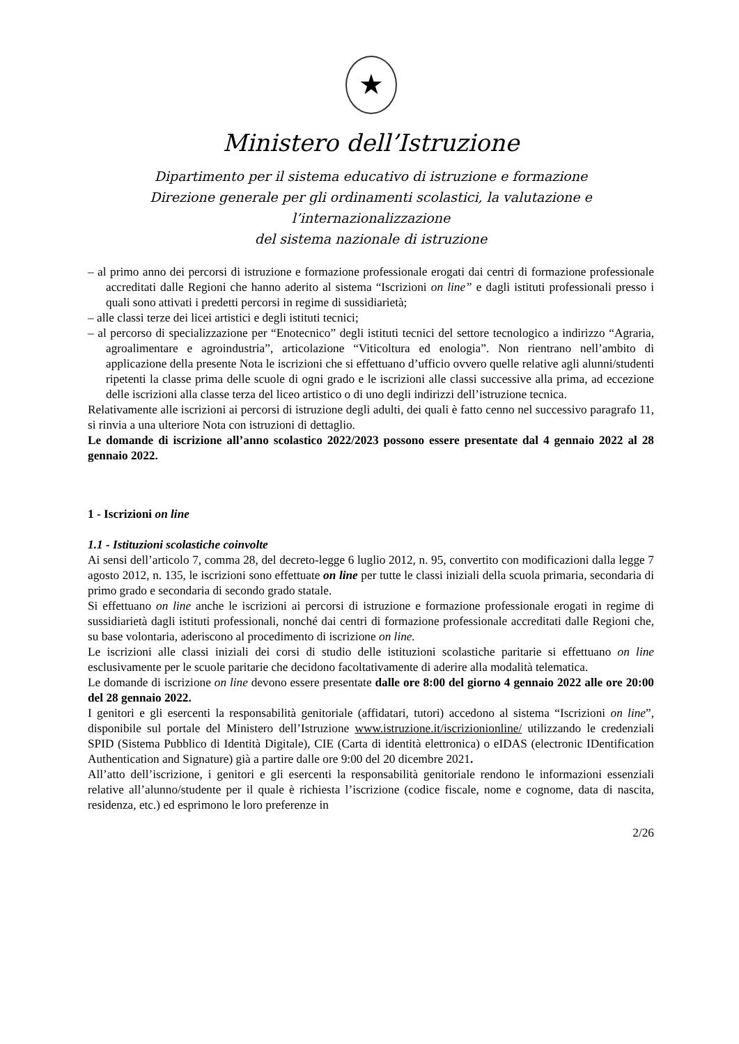★
Ministero dell’Istruzione
Dipartimento per il sistema educativo di istruzione e formazione
Direzione generale per gli ordinamenti scolastici, la valutazione e l’internazionalizzazione
del sistema nazionale di istruzione
– al primo anno dei percorsi di istruzione e formazione professionale erogati dai centri di formazione professionale accreditati dalle Regioni che hanno aderito al sistema “Iscrizioni on line” e dagli istituti professionali presso i quali sono attivati i predetti percorsi in regime di sussidiarietà;
– alle classi terze dei licei artistici e degli istituti tecnici;
– al percorso di specializzazione per “Enotecnico” degli istituti tecnici del settore tecnologico a indirizzo “Agraria, agroalimentare e agroindustria”, articolazione “Viticoltura ed enologia”. Non rientrano nell’ambito di applicazione della presente Nota le iscrizioni che si effettuano d’ufficio ovvero quelle relative agli alunni/studenti ripetenti la classe prima delle scuole di ogni grado e le iscrizioni alle classi successive alla prima, ad eccezione delle iscrizioni alla classe terza del liceo artistico o di uno degli indirizzi dell’istruzione tecnica.
Relativamente alle iscrizioni ai percorsi di istruzione degli adulti, dei quali è fatto cenno nel successivo paragrafo 11, si rinvia a una ulteriore Nota con istruzioni di dettaglio.
Le domande di iscrizione all’anno scolastico 2022/2023 possono essere presentate dal 4 gennaio 2022 al 28 gennaio 2022.
1 - Iscrizioni on line
1.1 - Istituzioni scolastiche coinvolte
Ai sensi dell’articolo 7, comma 28, del decreto-legge 6 luglio 2012, n. 95, convertito con modificazioni dalla legge 7 agosto 2012, n. 135, le iscrizioni sono effettuate on line per tutte le classi iniziali della scuola primaria, secondaria di primo grado e secondaria di secondo grado statale.
Si effettuano on line anche le iscrizioni ai percorsi di istruzione e formazione professionale erogati in regime di sussidiarietà dagli istituti professionali, nonché dai centri di formazione professionale accreditati dalle Regioni che, su base volontaria, aderiscono al procedimento di iscrizione on line.
Le iscrizioni alle classi iniziali dei corsi di studio delle istituzioni scolastiche paritarie si effettuano on line esclusivamente per le scuole paritarie che decidono facoltativamente di aderire alla modalità telematica.
Le domande di iscrizione on line devono essere presentate dalle ore 8:00 del giorno 4 gennaio 2022 alle ore 20:00 del 28 gennaio 2022.
I genitori e gli esercenti la responsabilità genitoriale (affidatari, tutori) accedono al sistema “Iscrizioni on line”, disponibile sul portale del Ministero dell’Istruzione www.istruzione.it/iscrizionionline/ utilizzando le credenziali SPID (Sistema Pubblico di Identità Digitale), CIE (Carta di identità elettronica) o eIDAS (electronic IDentification Authentication and Signature) già a partire dalle ore 9:00 del 20 dicembre 2021.
All’atto dell’iscrizione, i genitori e gli esercenti la responsabilità genitoriale rendono le informazioni essenziali relative all’alunno/studente per il quale è richiesta l’iscrizione (codice fiscale, nome e cognome, data di nascita, residenza, etc.) ed esprimono le loro preferenze in
2/26